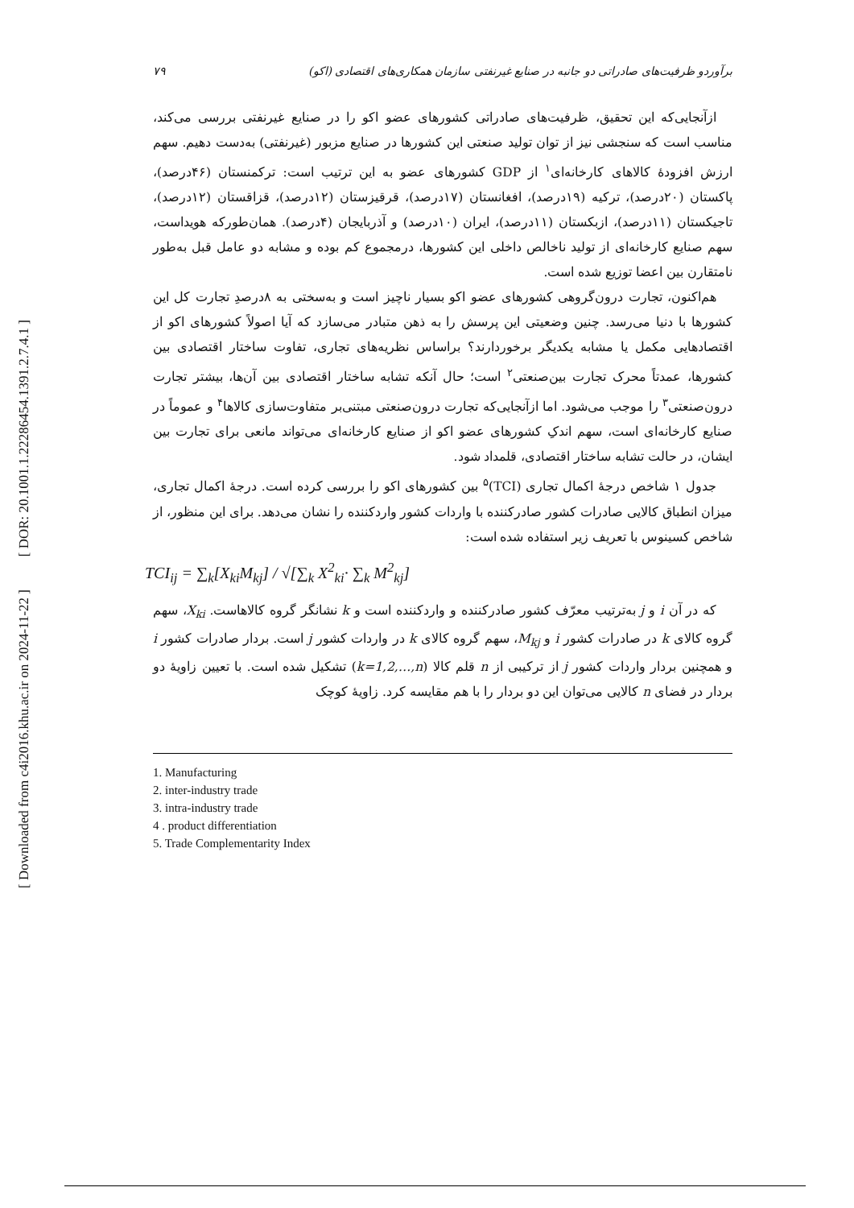[ DOR: 20.1001.1.22286454.1391.2.7.4.1 ]
[ Downloaded from c4i2016.khu.ac.ir on 2024-11-22 ]
برآوردو ظرفیت‌های صادراتی دو جانبه در صنایع غیرنفتی سازمان همکاری‌های اقتصادی (اکو) ۷۹
ازآنجایی‌که این تحقیق، ظرفیت‌های صادراتی کشورهای عضو اکو را در صنایع غیرنفتی بررسی می‌کند، مناسب است که سنجشی نیز از توان تولید صنعتی این کشورها در صنایع مزبور (غیرنفتی) به‌دست دهیم. سهم ارزش افزودۀ کالاهای کارخانه‌ای<sup>۱</sup> از GDP کشورهای عضو به این ترتیب است: ترکمنستان (۴۶درصد)، پاکستان (۲۰درصد)، ترکیه (۱۹درصد)، افغانستان (۱۷درصد)، قرقیزستان (۱۲درصد)، قزاقستان (۱۲درصد)، تاجیکستان (۱۱درصد)، ازبکستان (۱۱درصد)، ایران (۱۰درصد) و آذربایجان (۴درصد). همان‌طورکه هویداست، سهم صنایع کارخانه‌ای از تولید ناخالص داخلی این کشورها، درمجموع کم بوده و مشابه دو عامل قبل به‌طور نامتقارن بین اعضا توزیع شده است.
هم‌اکنون، تجارت درون‌گروهی کشورهای عضو اکو بسیار ناچیز است و به‌سختی به ۸درصدِ تجارت کل این کشورها با دنیا می‌رسد. چنین وضعیتی این پرسش را به ذهن متبادر می‌سازد که آیا اصولاً کشورهای اکو از اقتصادهایی مکمل یا مشابه یکدیگر برخوردارند؟ براساس نظریه‌های تجاری، تفاوت ساختار اقتصادی بین کشورها، عمدتاً محرک تجارت بین‌صنعتی<sup>۲</sup> است؛ حال آنکه تشابه ساختار اقتصادی بین آن‌ها، بیشتر تجارت درون‌صنعتی<sup>۳</sup> را موجب می‌شود. اما ازآنجایی‌که تجارت درون‌صنعتی مبتنی‌بر متفاوت‌سازی کالاها<sup>۴</sup> و عموماً در صنایع کارخانه‌ای است، سهم اندکِ کشورهای عضو اکو از صنایع کارخانه‌ای می‌تواند مانعی برای تجارت بین ایشان، در حالت تشابه ساختار اقتصادی، قلمداد شود.
جدول ۱ شاخص درجۀ اکمال تجاری (TCI)<sup>۵</sup> بین کشورهای اکو را بررسی کرده است. درجۀ اکمال تجاری، میزان انطباق کالایی صادرات کشور صادرکننده با واردات کشور واردکننده را نشان می‌دهد. برای این منظور، از شاخص کسینوس با تعریف زیر استفاده شده است:
TCI<sub>ij</sub> = ∑<sub>k</sub>[X<sub>ki</sub>M<sub>kj</sub>] / √[∑<sub>k</sub> X<sup>2</sup><sub>ki</sub>· ∑<sub>k</sub> M<sup>2</sup><sub>kj</sub>]
که در آن i و j به‌ترتیب معرّف کشور صادرکننده و واردکننده است و k نشانگر گروه کالاهاست. X<sub>ki</sub>، سهم گروه کالای k در صادرات کشور i و M<sub>kj</sub>، سهم گروه کالای k در واردات کشور j است. بردار صادرات کشور i و همچنین بردار واردات کشور j از ترکیبی از n قلم کالا (k=1,2,…,n) تشکیل شده است. با تعیین زاویۀ دو بردار در فضای n کالایی می‌توان این دو بردار را با هم مقایسه کرد. زاویۀ کوچک
1. Manufacturing
2. inter-industry trade
3. intra-industry trade
4 . product differentiation
5. Trade Complementarity Index